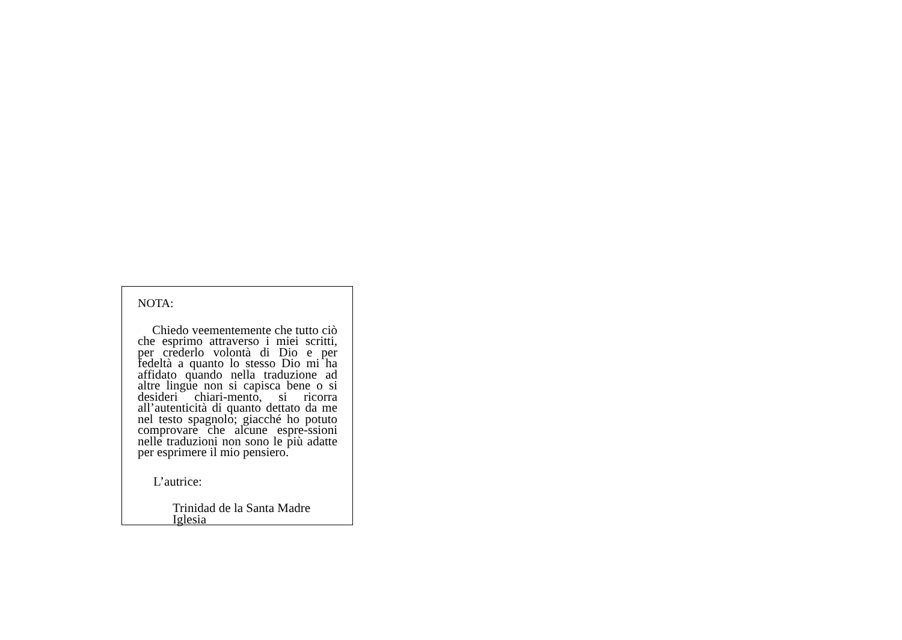NOTA:
Chiedo veementemente che tutto ciò che esprimo attraverso i miei scritti, per crederlo volontà di Dio e per fedeltà a quanto lo stesso Dio mi ha affidato quando nella traduzione ad altre lingue non si capisca bene o si desideri chiari-mento, si ricorra all’autenticità di quanto dettato da me nel testo spagnolo; giacché ho potuto comprovare che alcune espre-ssioni nelle traduzioni non sono le più adatte per esprimere il mio pensiero.
L’autrice:
Trinidad de la Santa Madre Iglesia